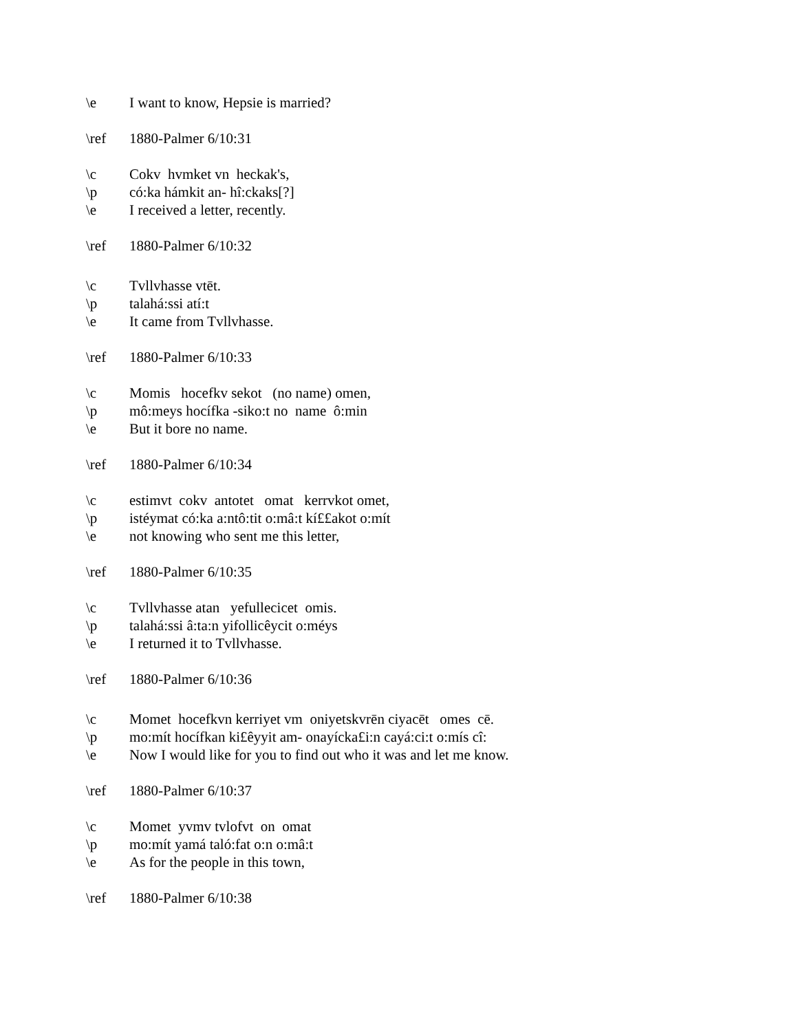\e I want to know, Hepsie is married?
\ref 1880-Palmer 6/10:31
\c Cokv hvmket vn heckak's,
\p có:ka hámkit an- hî:ckaks[?]
\e I received a letter, recently.
\ref 1880-Palmer 6/10:32
\c Tvllvhasse vtēt.
\p talahá:ssi atí:t
\e It came from Tvllvhasse.
\ref 1880-Palmer 6/10:33
\c Momis hocefkv sekot (no name) omen,
\p mô:meys hocífka -siko:t no name ô:min
\e But it bore no name.
\ref 1880-Palmer 6/10:34
\c estimvt cokv antotet omat kerrvkot omet,
\p istéymat có:ka a:ntô:tit o:mâ:t kí££akot o:mít
\e not knowing who sent me this letter,
\ref 1880-Palmer 6/10:35
\c Tvllvhasse atan yefullecicet omis.
\p talahá:ssi â:ta:n yifollicêycit o:méys
\e I returned it to Tvllvhasse.
\ref 1880-Palmer 6/10:36
\c Momet hocefkvn kerriyet vm oniyetskvrēn ciyacēt omes cē.
\p mo:mít hocífkan ki£êyyit am- onayícka£i:n cayá:ci:t o:mís cî:
\e Now I would like for you to find out who it was and let me know.
\ref 1880-Palmer 6/10:37
\c Momet yvmv tvlofvt on omat
\p mo:mít yamá taló:fat o:n o:mâ:t
\e As for the people in this town,
\ref 1880-Palmer 6/10:38